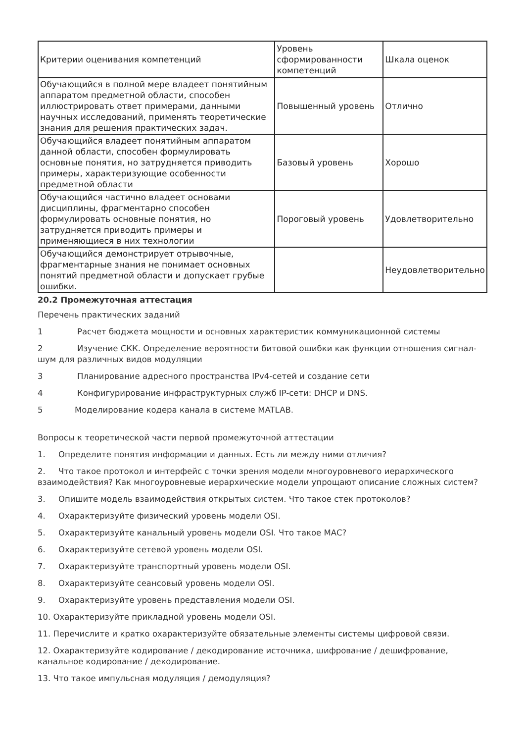| Критерии оценивания компетенций | Уровень сформированности компетенций | Шкала оценок |
| Обучающийся в полной мере владеет понятийным аппаратом предметной области, способен иллюстрировать ответ примерами, данными научных исследований, применять теоретические знания для решения практических задач. | Повышенный уровень | Отлично |
| Обучающийся владеет понятийным аппаратом данной области, способен формулировать основные понятия, но затрудняется приводить примеры, характеризующие особенности предметной области | Базовый уровень | Хорошо |
| Обучающийся частично владеет основами дисциплины, фрагментарно способен формулировать основные понятия, но затрудняется приводить примеры и применяющиеся в них технологии | Пороговый уровень | Удовлетворительно |
| Обучающийся демонстрирует отрывочные, фрагментарные знания не понимает основных понятий предметной области и допускает грубые ошибки. | | Неудовлетворительно |
20.2 Промежуточная аттестация
Перечень практических заданий
1 Расчет бюджета мощности и основных характеристик коммуникационной системы
2 Изучение СКК. Определение вероятности битовой ошибки как функции отношения сигнал-шум для различных видов модуляции
3 Планирование адресного пространства IPv4-сетей и создание сети
4 Конфигурирование инфраструктурных служб IP-сети: DHCP и DNS.
5 Моделирование кодера канала в системе MATLAB.
Вопросы к теоретической части первой промежуточной аттестации
1. Определите понятия информации и данных. Есть ли между ними отличия?
2. Что такое протокол и интерфейс с точки зрения модели многоуровневого иерархического взаимодействия? Как многоуровневые иерархические модели упрощают описание сложных систем?
3. Опишите модель взаимодействия открытых систем. Что такое стек протоколов?
4. Охарактеризуйте физический уровень модели OSI.
5. Охарактеризуйте канальный уровень модели OSI. Что такое МАС?
6. Охарактеризуйте сетевой уровень модели OSI.
7. Охарактеризуйте транспортный уровень модели OSI.
8. Охарактеризуйте сеансовый уровень модели OSI.
9. Охарактеризуйте уровень представления модели OSI.
10. Охарактеризуйте прикладной уровень модели OSI.
11. Перечислите и кратко охарактеризуйте обязательные элементы системы цифровой связи.
12. Охарактеризуйте кодирование / декодирование источника, шифрование / дешифрование, канальное кодирование / декодирование.
13. Что такое импульсная модуляция / демодуляция?